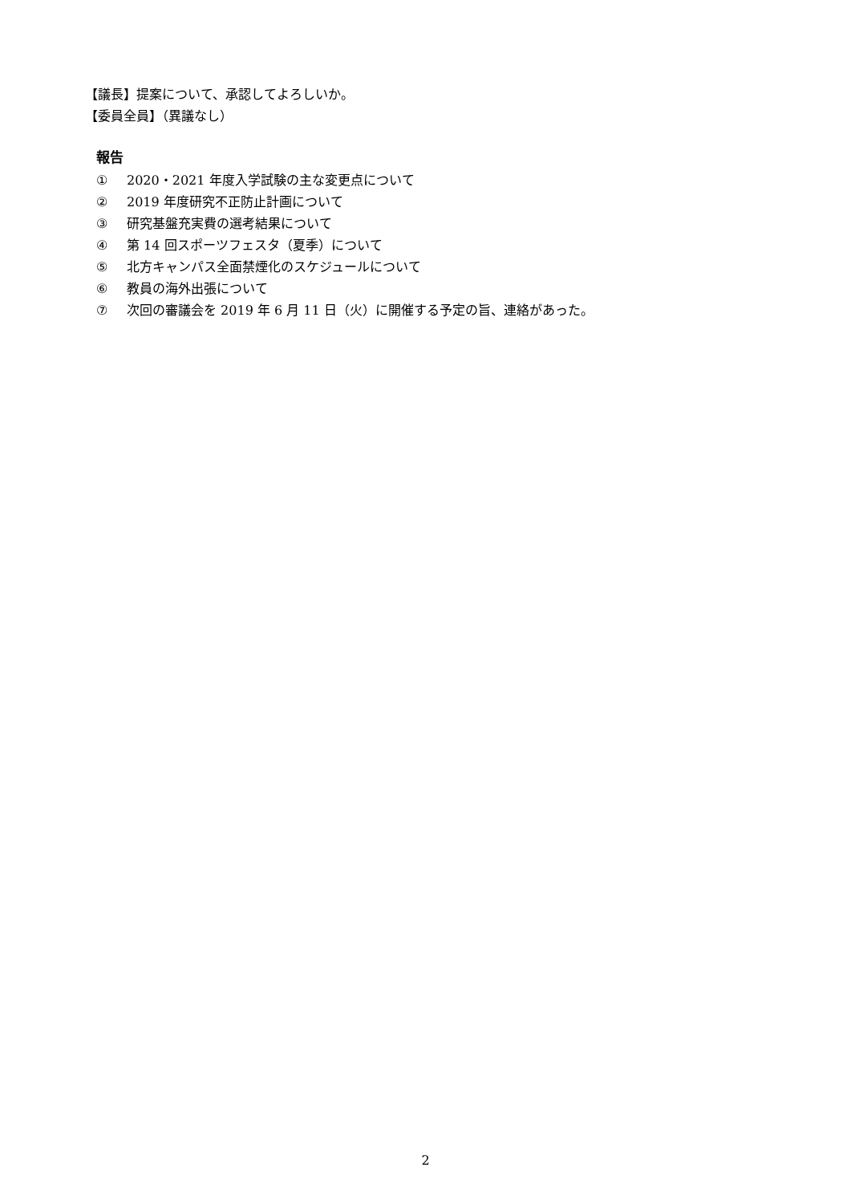【議長】提案について、承認してよろしいか。
【委員全員】（異議なし）
報告
① 2020・2021 年度入学試験の主な変更点について
② 2019 年度研究不正防止計画について
③ 研究基盤充実費の選考結果について
④ 第 14 回スポーツフェスタ（夏季）について
⑤ 北方キャンパス全面禁煙化のスケジュールについて
⑥ 教員の海外出張について
⑦ 次回の審議会を 2019 年 6 月 11 日（火）に開催する予定の旨、連絡があった。
2